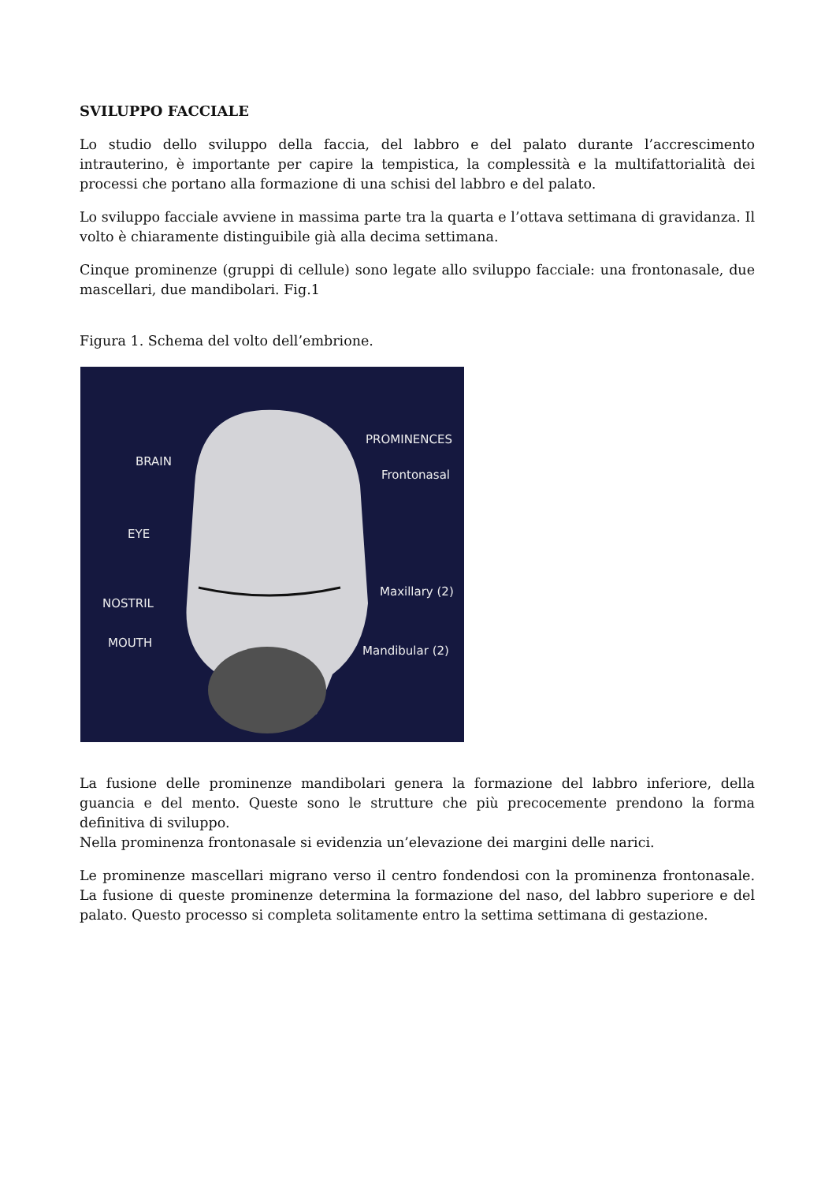SVILUPPO FACCIALE
Lo studio dello sviluppo della faccia, del labbro e del palato durante l’accrescimento intrauterino, è importante per capire la tempistica, la complessità e la multifattorialità dei processi che portano alla formazione di una schisi del labbro e del palato.
Lo sviluppo facciale avviene in massima parte tra la quarta e l’ottava settimana di gravidanza. Il volto è chiaramente distinguibile già alla decima settimana.
Cinque prominenze (gruppi di cellule) sono legate allo sviluppo facciale: una frontonasale, due mascellari, due mandibolari. Fig.1
Figura 1. Schema del volto dell’embrione.
PROMINENCES
BRAIN
Frontonasal
EYE
Maxillary (2)
NOSTRIL
MOUTH
Mandibular (2)
La fusione delle prominenze mandibolari genera la formazione del labbro inferiore, della guancia e del mento. Queste sono le strutture che più precocemente prendono la forma definitiva di sviluppo.
Nella prominenza frontonasale si evidenzia un’elevazione dei margini delle narici.
Le prominenze mascellari migrano verso il centro fondendosi con la prominenza frontonasale. La fusione di queste prominenze determina la formazione del naso, del labbro superiore e del palato. Questo processo si completa solitamente entro la settima settimana di gestazione.